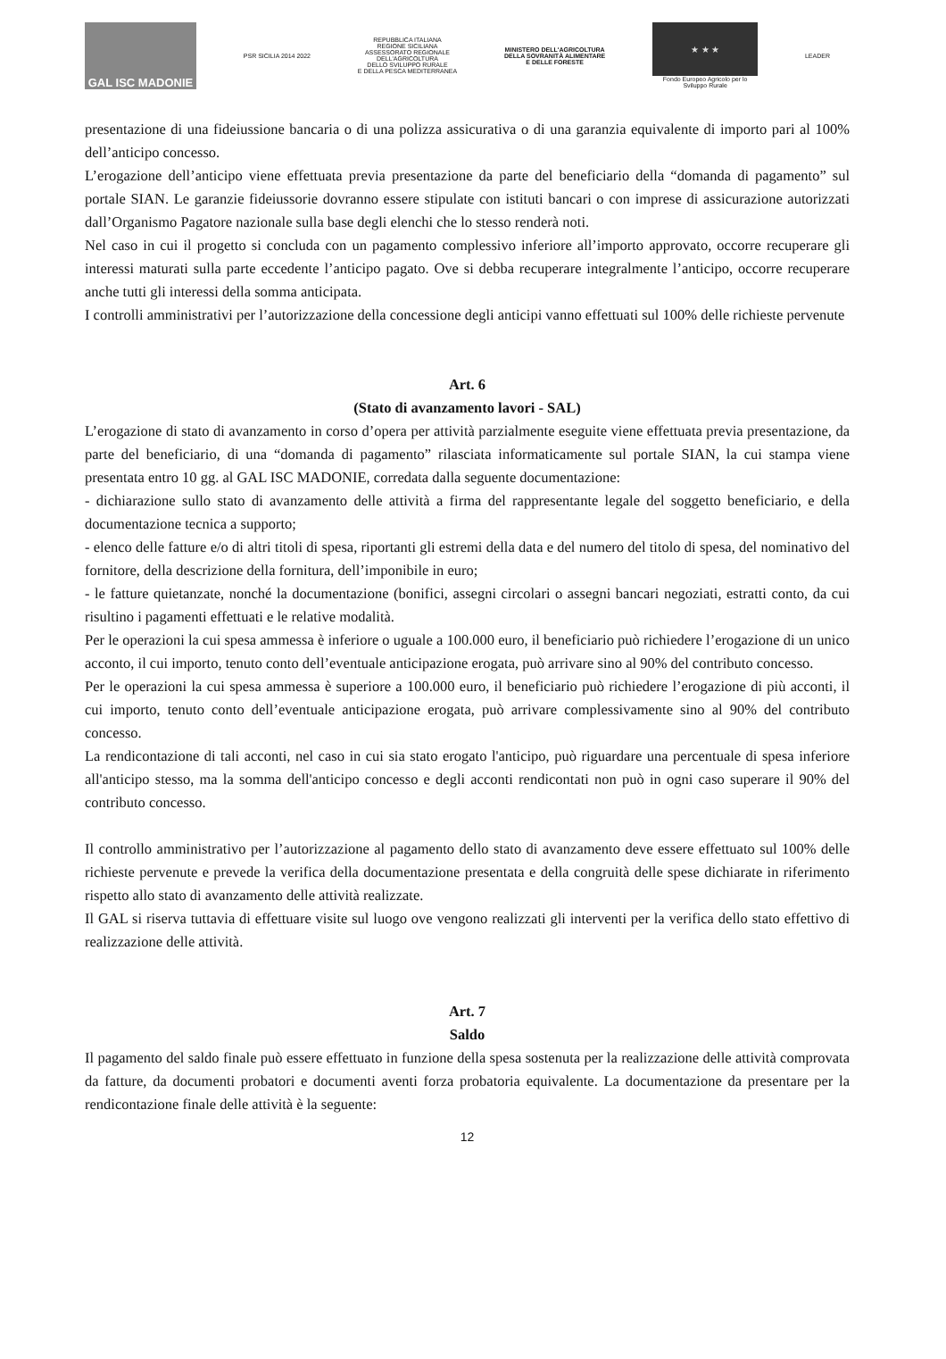GAL ISC MADONIE
PSR SICILIA 2014 2022
REPUBBLICA ITALIANA
REGIONE SICILIANA
ASSESSORATO REGIONALE
DELL'AGRICOLTURA
DELLO SVILUPPO RURALE
E DELLA PESCA MEDITERRANEA
MINISTERO DELL'AGRICOLTURA
DELLA SOVRANITÀ ALIMENTARE
E DELLE FORESTE
★ ★ ★
Fondo Europeo Agricolo per lo
Sviluppo Rurale
LEADER
presentazione di una fideiussione bancaria o di una polizza assicurativa o di una garanzia equivalente di importo pari al 100% dell’anticipo concesso.
L’erogazione dell’anticipo viene effettuata previa presentazione da parte del beneficiario della “domanda di pagamento” sul portale SIAN. Le garanzie fideiussorie dovranno essere stipulate con istituti bancari o con imprese di assicurazione autorizzati dall’Organismo Pagatore nazionale sulla base degli elenchi che lo stesso renderà noti.
Nel caso in cui il progetto si concluda con un pagamento complessivo inferiore all’importo approvato, occorre recuperare gli interessi maturati sulla parte eccedente l’anticipo pagato. Ove si debba recuperare integralmente l’anticipo, occorre recuperare anche tutti gli interessi della somma anticipata.
I controlli amministrativi per l’autorizzazione della concessione degli anticipi vanno effettuati sul 100% delle richieste pervenute
Art. 6
(Stato di avanzamento lavori - SAL)
L’erogazione di stato di avanzamento in corso d’opera per attività parzialmente eseguite viene effettuata previa presentazione, da parte del beneficiario, di una “domanda di pagamento” rilasciata informaticamente sul portale SIAN, la cui stampa viene presentata entro 10 gg. al GAL ISC MADONIE, corredata dalla seguente documentazione:
- dichiarazione sullo stato di avanzamento delle attività a firma del rappresentante legale del soggetto beneficiario, e della documentazione tecnica a supporto;
- elenco delle fatture e/o di altri titoli di spesa, riportanti gli estremi della data e del numero del titolo di spesa, del nominativo del fornitore, della descrizione della fornitura, dell’imponibile in euro;
- le fatture quietanzate, nonché la documentazione (bonifici, assegni circolari o assegni bancari negoziati, estratti conto, da cui risultino i pagamenti effettuati e le relative modalità.
Per le operazioni la cui spesa ammessa è inferiore o uguale a 100.000 euro, il beneficiario può richiedere l’erogazione di un unico acconto, il cui importo, tenuto conto dell’eventuale anticipazione erogata, può arrivare sino al 90% del contributo concesso.
Per le operazioni la cui spesa ammessa è superiore a 100.000 euro, il beneficiario può richiedere l’erogazione di più acconti, il cui importo, tenuto conto dell’eventuale anticipazione erogata, può arrivare complessivamente sino al 90% del contributo concesso.
La rendicontazione di tali acconti, nel caso in cui sia stato erogato l'anticipo, può riguardare una percentuale di spesa inferiore all'anticipo stesso, ma la somma dell'anticipo concesso e degli acconti rendicontati non può in ogni caso superare il 90% del contributo concesso.
Il controllo amministrativo per l’autorizzazione al pagamento dello stato di avanzamento deve essere effettuato sul 100% delle richieste pervenute e prevede la verifica della documentazione presentata e della congruità delle spese dichiarate in riferimento rispetto allo stato di avanzamento delle attività realizzate.
Il GAL si riserva tuttavia di effettuare visite sul luogo ove vengono realizzati gli interventi per la verifica dello stato effettivo di realizzazione delle attività.
Art. 7
Saldo
Il pagamento del saldo finale può essere effettuato in funzione della spesa sostenuta per la realizzazione delle attività comprovata da fatture, da documenti probatori e documenti aventi forza probatoria equivalente. La documentazione da presentare per la rendicontazione finale delle attività è la seguente:
12